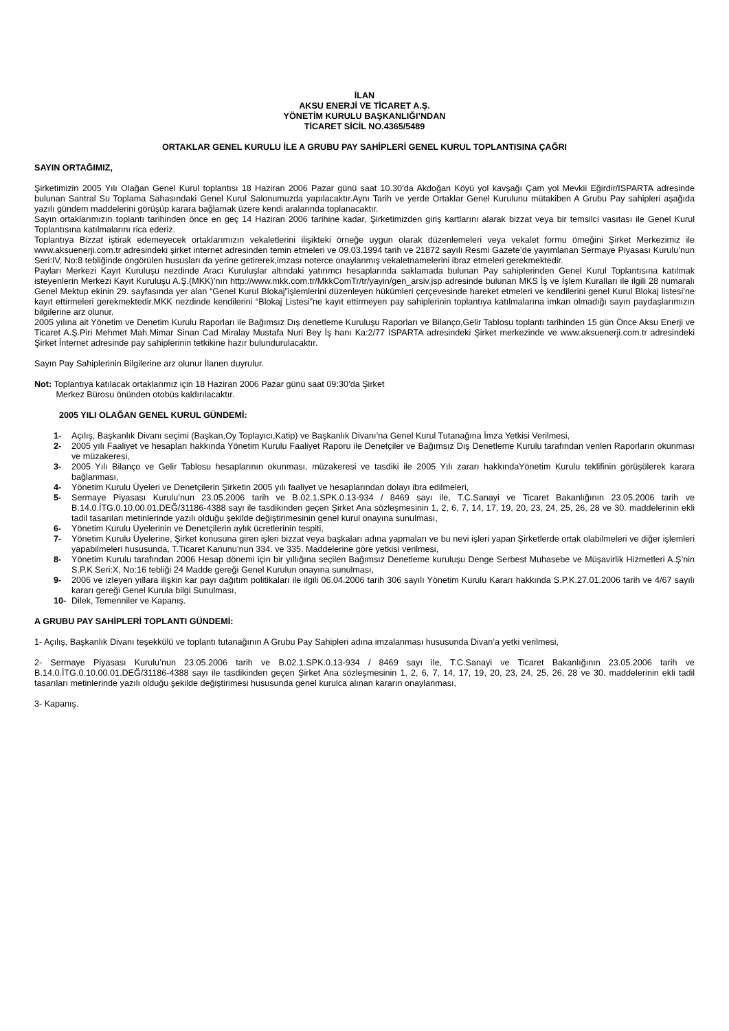İLAN
AKSU ENERJİ VE TİCARET A.Ş.
YÖNETİM KURULU BAŞKANLIĞI’NDAN
TİCARET SİCİL NO.4365/5489
ORTAKLAR GENEL KURULU İLE A GRUBU PAY SAHİPLERİ GENEL KURUL TOPLANTISINA ÇAĞRI
SAYIN ORTAĞIMIZ,
Şirketimizin 2005 Yılı Olağan Genel Kurul toplantısı 18 Haziran 2006 Pazar günü saat 10.30’da Akdoğan Köyü yol kavşağı Çam yol Mevkii Eğirdir/ISPARTA adresinde bulunan Santral Su Toplama Sahasındaki Genel Kurul Salonumuzda yapılacaktır.Aynı Tarih ve yerde Ortaklar Genel Kurulunu mütakiben A Grubu Pay sahipleri aşağıda yazılı gündem maddelerini görüşüp karara bağlamak üzere kendi aralarında toplanacaktır.
Sayın ortaklarımızın toplantı tarihinden önce en geç 14 Haziran 2006 tarihine kadar, Şirketimizden giriş kartlarını alarak bizzat veya bir temsilci vasıtası ile Genel Kurul Toplantısına katılmalarını rica ederiz.
Toplantıya Bizzat iştirak edemeyecek ortaklarımızın vekaletlerini ilişikteki örneğe uygun olarak düzenlemeleri veya vekalet formu örneğini Şirket Merkezimiz ile www.aksuenerji.com.tr adresindeki şirket internet adresinden temin etmeleri ve 09.03.1994 tarih ve 21872 sayılı Resmi Gazete’de yayımlanan Sermaye Piyasası Kurulu’nun Seri:IV, No:8 tebliğinde öngörülen hususları da yerine getirerek,imzası noterce onaylanmış vekaletnamelerini ibraz etmeleri gerekmektedir.
Payları Merkezi Kayıt Kuruluşu nezdinde Aracı Kuruluşlar altındaki yatırımcı hesaplarında saklamada bulunan Pay sahiplerinden Genel Kurul Toplantısına katılmak isteyenlerin Merkezi Kayıt Kuruluşu A.Ş.(MKK)’nın http://www.mkk.com.tr/MkkComTr/tr/yayin/gen_arsiv.jsp adresinde bulunan MKS İş ve İşlem Kuralları ile ilgili 28 numaralı Genel Mektup ekinin 29. sayfasında yer alan “Genel Kurul Blokaj”işlemlerini düzenleyen hükümleri çerçevesinde hareket etmeleri ve kendilerini genel Kurul Blokaj listesi’ne kayıt ettirmeleri gerekmektedir.MKK nezdinde kendilerini “Blokaj Listesi”ne kayıt ettirmeyen pay sahiplerinin toplantıya katılmalarına imkan olmadığı sayın paydaşlarımızın bilgilerine arz olunur.
2005 yılına ait Yönetim ve Denetim Kurulu Raporları ile Bağımsız Dış denetleme Kuruluşu Raporları ve Bilanço,Gelir Tablosu toplantı tarihinden 15 gün Önce Aksu Enerji ve Ticaret A.Ş.Piri Mehmet Mah.Mimar Sinan Cad Miralay Mustafa Nuri Bey İş hanı Ka:2/77 ISPARTA adresindeki Şirket merkezinde ve www.aksuenerji.com.tr adresindeki Şirket İnternet adresinde pay sahiplerinin tetkikine hazır bulundurulacaktır.
Sayın Pay Sahiplerinin Bilgilerine arz olunur İlanen duyrulur.
Not: Toplantıya katılacak ortaklarımız için 18 Haziran 2006 Pazar günü saat 09:30’da Şirket
Merkez Bürosu önünden otobüs kaldırılacaktır.
2005 YILI OLAĞAN GENEL KURUL GÜNDEMİ:
1- Açılış, Başkanlık Divanı seçimi (Başkan,Oy Toplayıcı,Katip) ve Başkanlık Divanı’na Genel Kurul Tutanağına İmza Yetkisi Verilmesi,
2- 2005 yılı Faaliyet ve hesapları hakkında Yönetim Kurulu Faaliyet Raporu ile Denetçiler ve Bağımsız Dış Denetleme Kurulu tarafından verilen Raporların okunması ve müzakeresi,
3- 2005 Yılı Bilanço ve Gelir Tablosu hesaplarının okunması, müzakeresi ve tasdiki ile 2005 Yılı zararı hakkındaYönetim Kurulu teklifinin görüşülerek karara bağlanması,
4- Yönetim Kurulu Üyeleri ve Denetçilerin Şirketin 2005 yılı faaliyet ve hesaplarından dolayı ibra edilmeleri,
5- Sermaye Piyasası Kurulu’nun 23.05.2006 tarih ve B.02.1.SPK.0.13-934 / 8469 sayı ile, T.C.Sanayi ve Ticaret Bakanlığının 23.05.2006 tarih ve B.14.0.İTG.0.10.00.01.DEĞ/31186-4388 sayı ile tasdikinden geçen Şirket Ana sözleşmesinin 1, 2, 6, 7, 14, 17, 19, 20, 23, 24, 25, 26, 28 ve 30. maddelerinin ekli tadil tasarıları metinlerinde yazılı olduğu şekilde değiştirimesinin genel kurul onayına sunulması,
6- Yönetim Kurulu Üyelerinin ve Denetçilerin aylık ücretlerinin tespiti,
7- Yönetim Kurulu Üyelerine, Şirket konusuna giren işleri bizzat veya başkaları adına yapmaları ve bu nevi işleri yapan Şirketlerde ortak olabilmeleri ve diğer işlemleri yapabilmeleri hususunda, T.Ticaret Kanunu’nun 334. ve 335. Maddelerine göre yetkisi verilmesi,
8- Yönetim Kurulu tarafından 2006 Hesap dönemi için bir yıllığına seçilen Bağımsız Denetleme kuruluşu Denge Serbest Muhasebe ve Müşavirlik Hizmetleri A.Ş’nin S.P.K Seri:X, No:16 tebliği 24 Madde gereği Genel Kurulun onayına sunulması,
9- 2006 ve izleyen yıllara ilişkin kar payı dağıtım politikaları ile ilgili 06.04.2006 tarih 306 sayılı Yönetim Kurulu Kararı hakkında S.P.K.27.01.2006 tarih ve 4/67 sayılı kararı gereği Genel Kurula bilgi Sunulması,
10- Dilek, Temenniler ve Kapanış.
A GRUBU PAY SAHİPLERİ TOPLANTI GÜNDEMİ:
1- Açılış, Başkanlık Divanı teşekkülü ve toplantı tutanağının A Grubu Pay Sahipleri adına imzalanması hususunda Divan’a yetki verilmesi,
2- Sermaye Piyasası Kurulu’nun 23.05.2006 tarih ve B.02.1.SPK.0.13-934 / 8469 sayı ile, T.C.Sanayi ve Ticaret Bakanlığının 23.05.2006 tarih ve B.14.0.İTG.0.10.00.01.DEĞ/31186-4388 sayı ile tasdikinden geçen Şirket Ana sözleşmesinin 1, 2, 6, 7, 14, 17, 19, 20, 23, 24, 25, 26, 28 ve 30. maddelerinin ekli tadil tasarıları metinlerinde yazılı olduğu şekilde değiştirimesi hususunda genel kurulca alınan kararın onaylanması,
3- Kapanış.